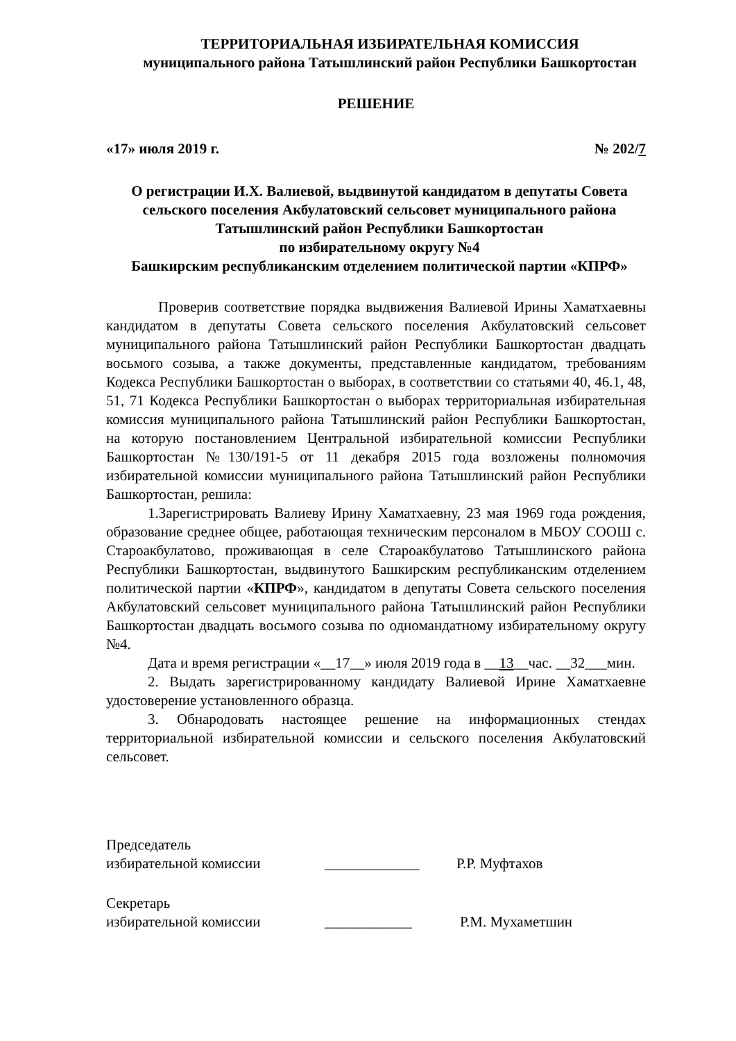ТЕРРИТОРИАЛЬНАЯ ИЗБИРАТЕЛЬНАЯ КОМИССИЯ
муниципального района Татышлинский район Республики Башкортостан
РЕШЕНИЕ
«17» июля 2019 г. № 202/7
О регистрации И.Х. Валиевой, выдвинутой кандидатом в депутаты Совета сельского поселения Акбулатовский сельсовет муниципального района Татышлинский район Республики Башкортостан
по избирательному округу №4
Башкирским республиканским отделением политической партии «КПРФ»
Проверив соответствие порядка выдвижения Валиевой Ирины Хаматхаевны кандидатом в депутаты Совета сельского поселения Акбулатовский сельсовет муниципального района Татышлинский район Республики Башкортостан двадцать восьмого созыва, а также документы, представленные кандидатом, требованиям Кодекса Республики Башкортостан о выборах, в соответствии со статьями 40, 46.1, 48, 51, 71 Кодекса Республики Башкортостан о выборах территориальная избирательная комиссия муниципального района Татышлинский район Республики Башкортостан, на которую постановлением Центральной избирательной комиссии Республики Башкортостан №130/191-5 от 11 декабря 2015 года возложены полномочия избирательной комиссии муниципального района Татышлинский район Республики Башкортостан, решила:
1.Зарегистрировать Валиеву Ирину Хаматхаевну, 23 мая 1969 года рождения, образование среднее общее, работающая техническим персоналом в МБОУ СООШ с. Староакбулатово, проживающая в селе Староакбулатово Татышлинского района Республики Башкортостан, выдвинутого Башкирским республиканским отделением политической партии «КПРФ», кандидатом в депутаты Совета сельского поселения Акбулатовский сельсовет муниципального района Татышлинский район Республики Башкортостан двадцать восьмого созыва по одномандатному избирательному округу №4.
Дата и время регистрации «__17__» июля 2019 года в __13__час. __32___мин.
2. Выдать зарегистрированному кандидату Валиевой Ирине Хаматхаевне удостоверение установленного образца.
3. Обнародовать настоящее решение на информационных стендах территориальной избирательной комиссии и сельского поселения Акбулатовский сельсовет.
Председатель
избирательной комиссии _____________ Р.Р. Муфтахов
Секретарь
избирательной комиссии ____________ Р.М. Мухаметшин